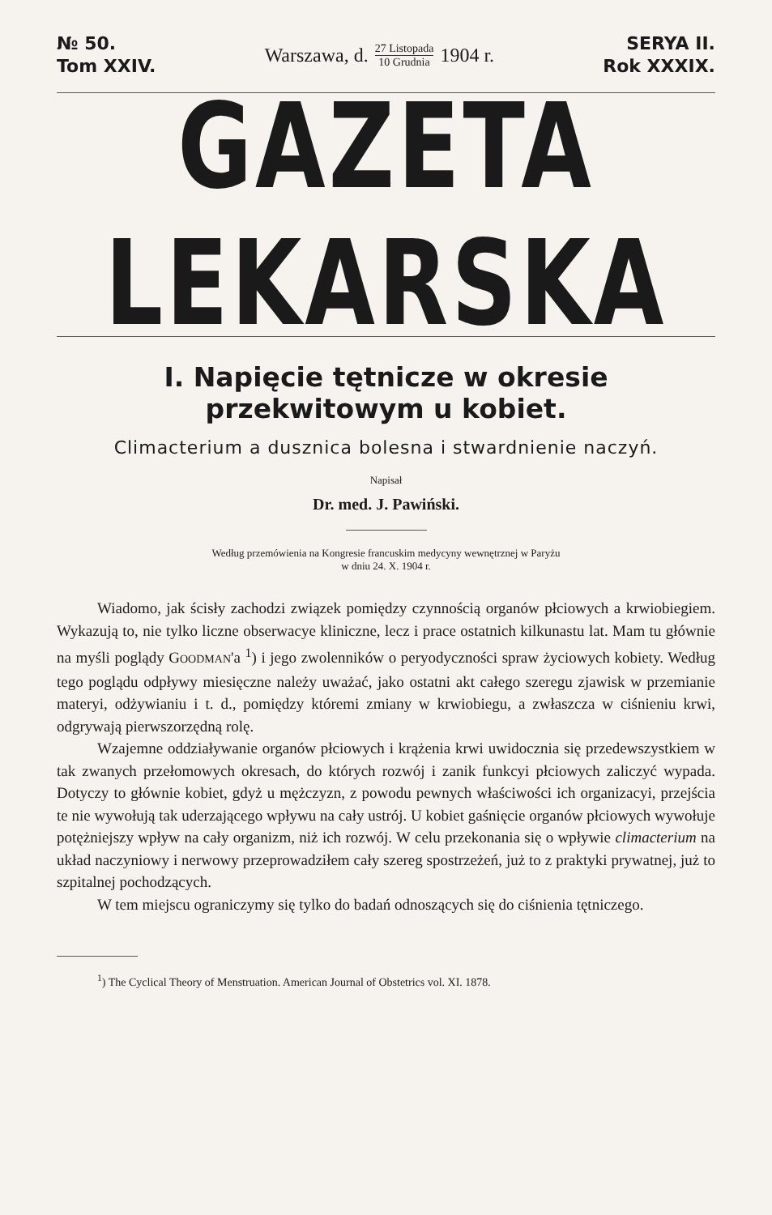№ 50.
Tom XXIV.
Warszawa, d. 27 Listopada 10 Grudnia 1904 r.
SERYA II.
Rok XXXIX.
GAZETA LEKARSKA
I. Napięcie tętnicze w okresie przekwitowym u kobiet.
Climacterium a dusznica bolesna i stwardnienie naczyń.
Napisał
Dr. med. J. Pawiński.
Według przemówienia na Kongresie francuskim medycyny wewnętrznej w Paryżu
w dniu 24. X. 1904 r.
Wiadomo, jak ścisły zachodzi związek pomiędzy czynnością organów płciowych a krwiobiegiem. Wykazują to, nie tylko liczne obserwacye kliniczne, lecz i prace ostatnich kilkunastu lat. Mam tu głównie na myśli poglądy GOODMAN'a <sup>1</sup>) i jego zwolenników o peryodyczności spraw życiowych kobiety. Według tego poglądu odpływy miesięczne należy uważać, jako ostatni akt całego szeregu zjawisk w przemianie materyi, odżywianiu i t. d., pomiędzy któremi zmiany w krwiobiegu, a zwłaszcza w ciśnieniu krwi, odgrywają pierwszorzędną rolę.
Wzajemne oddziaływanie organów płciowych i krążenia krwi uwidocznia się przedewszystkiem w tak zwanych przełomowych okresach, do których rozwój i zanik funkcyi płciowych zaliczyć wypada. Dotyczy to głównie kobiet, gdyż u mężczyzn, z powodu pewnych właściwości ich organizacyi, przejścia te nie wywołują tak uderzającego wpływu na cały ustrój. U kobiet gaśnięcie organów płciowych wywołuje potężniejszy wpływ na cały organizm, niż ich rozwój. W celu przekonania się o wpływie climacterium na układ naczyniowy i nerwowy przeprowadziłem cały szereg spostrzeżeń, już to z praktyki prywatnej, już to szpitalnej pochodzących.
W tem miejscu ograniczymy się tylko do badań odnoszących się do ciśnienia tętniczego.
<sup>1</sup>) The Cyclical Theory of Menstruation. American Journal of Obstetrics vol. XI. 1878.